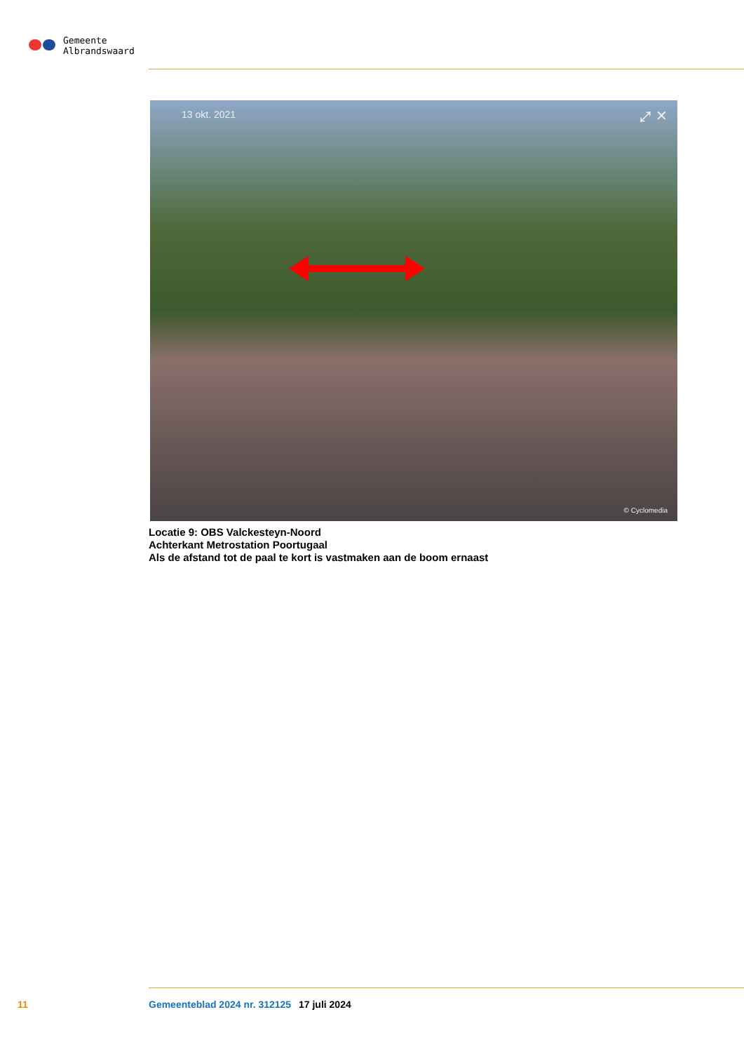Gemeente
Albrandswaard
13 okt. 2021 ⤢ ✕
© Cyclomedia
Locatie 9: OBS Valckesteyn-Noord
Achterkant Metrostation Poortugaal
Als de afstand tot de paal te kort is vastmaken aan de boom ernaast
11 Gemeenteblad 2024 nr. 312125 17 juli 2024